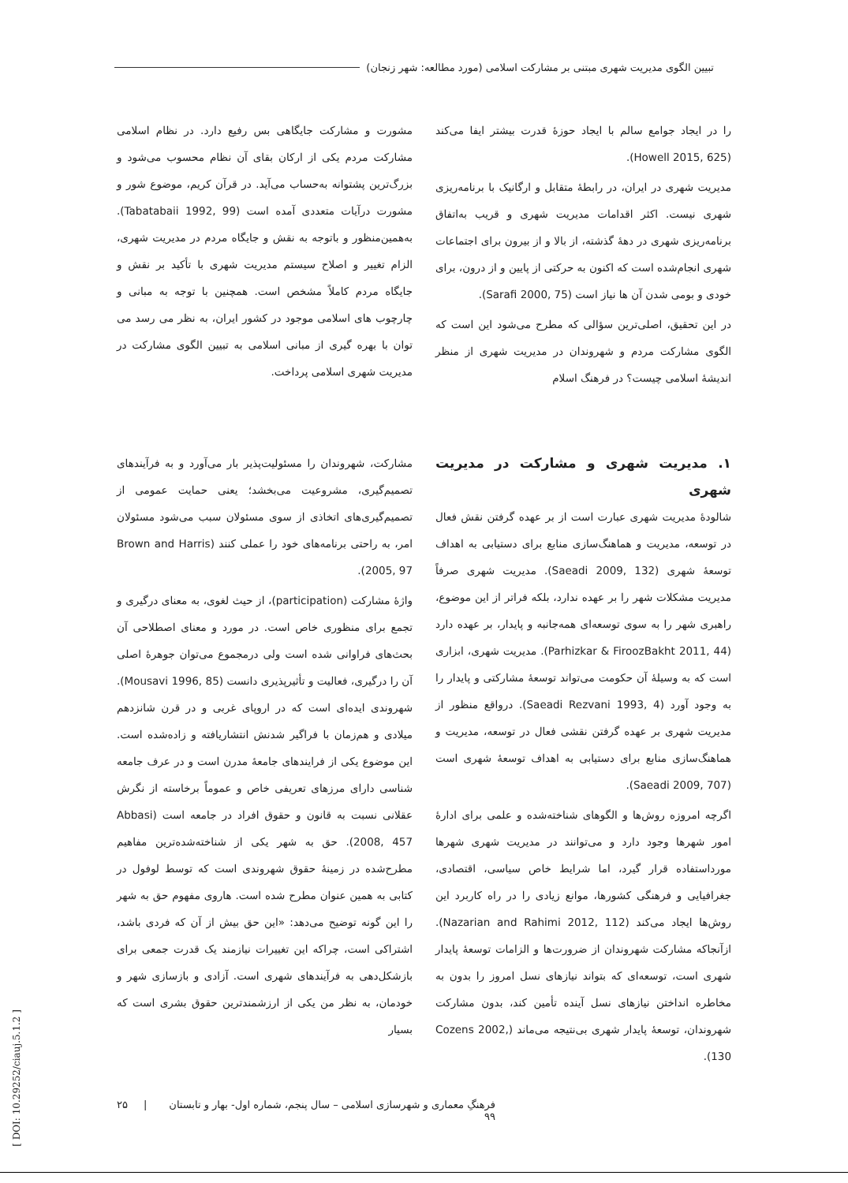تبیین الگوی مدیریت شهری مبتنی بر مشارکت اسلامی (مورد مطالعه: شهر زنجان)
را در ایجاد جوامع سالم با ایجاد حوزۀ قدرت بیشتر ایفا می‌کند (Howell 2015, 625).
مدیریت شهری در ایران، در رابطۀ متقابل و ارگانیک با برنامه‌ریزی شهری نیست. اکثر اقدامات مدیریت شهری و قریب به‌اتفاق برنامه‌ریزی شهری در دهۀ گذشته، از بالا و از بیرون برای اجتماعات شهری انجام‌شده است که اکنون به حرکتی از پایین و از درون، برای خودی و بومی شدن آن ها نیاز است (Sarafi 2000, 75).
در این تحقیق، اصلی‌ترین سؤالی که مطرح می‌شود این است که الگوی مشارکت مردم و شهروندان در مدیریت شهری از منظر اندیشۀ اسلامی چیست؟ در فرهنگ اسلام
مشورت و مشارکت جایگاهی بس رفیع دارد. در نظام اسلامی مشارکت مردم یکی از ارکان بقای آن نظام محسوب می‌شود و بزرگ‌ترین پشتوانه به‌حساب می‌آید. در قرآن کریم، موضوع شور و مشورت درآیات متعددی آمده است (Tabatabaii 1992, 99). به‌همین‌منظور و باتوجه به نقش و جایگاه مردم در مدیریت شهری، الزام تغییر و اصلاح سیستم مدیریت شهری با تأکید بر نقش و جایگاه مردم کاملاً مشخص است. همچنین با توجه به مبانی و چارچوب های اسلامی موجود در کشور ایران، به نظر می رسد می توان با بهره گیری از مبانی اسلامی به تبیین الگوی مشارکت در مدیریت شهری اسلامی پرداخت.
۱. مدیریت شهری و مشارکت در مدیریت شهری
شالودۀ مدیریت شهری عبارت است از بر عهده گرفتن نقش فعال در توسعه، مدیریت و هماهنگ‌سازی منابع برای دستیابی به اهداف توسعۀ شهری (Saeadi 2009, 132). مدیریت شهری صرفاً مدیریت مشکلات شهر را بر عهده ندارد، بلکه فراتر از این موضوع، راهبری شهر را به سوی توسعه‌ای همه‌جانبه و پایدار، بر عهده دارد (Parhizkar & FiroozBakht 2011, 44). مدیریت شهری، ابزاری است که به وسیلۀ آن حکومت می‌تواند توسعۀ مشارکتی و پایدار را به وجود آورد (Saeadi Rezvani 1993, 4). درواقع منظور از مدیریت شهری بر عهده گرفتن نقشی فعال در توسعه، مدیریت و هماهنگ‌سازی منابع برای دستیابی به اهداف توسعۀ شهری است (Saeadi 2009, 707).
اگرچه امروزه روش‌ها و الگوهای شناخته‌شده و علمی برای ادارۀ امور شهرها وجود دارد و می‌توانند در مدیریت شهری شهرها مورداستفاده قرار گیرد، اما شرایط خاص سیاسی، اقتصادی، جغرافیایی و فرهنگی کشورها، موانع زیادی را در راه کاربرد این روش‌ها ایجاد می‌کند (Nazarian and Rahimi 2012, 112). ازآنجاکه مشارکت شهروندان از ضرورت‌ها و الزامات توسعۀ پایدار شهری است، توسعه‌ای که بتواند نیازهای نسل امروز را بدون به مخاطره انداختن نیازهای نسل آینده تأمین کند، بدون مشارکت شهروندان، توسعۀ پایدار شهری بی‌نتیجه می‌ماند (Cozens 2002, 130).
مشارکت، شهروندان را مسئولیت‌پذیر بار می‌آورد و به فرآیندهای تصمیم‌گیری، مشروعیت می‌بخشد؛ یعنی حمایت عمومی از تصمیم‌گیری‌های اتخاذی از سوی مسئولان سبب می‌شود مسئولان امر، به راحتی برنامه‌های خود را عملی کنند (Brown and Harris 2005, 97).
واژۀ مشارکت (participation)، از حیث لغوی، به معنای درگیری و تجمع برای منظوری خاص است. در مورد و معنای اصطلاحی آن بحث‌های فراوانی شده است ولی درمجموع می‌توان جوهرۀ اصلی آن را درگیری، فعالیت و تأثیرپذیری دانست (Mousavi 1996, 85). شهروندی ایده‌ای است که در اروپای غربی و در قرن شانزدهم میلادی و هم‌زمان با فراگیر شدنش انتشاریافته و زاده‌شده است. این موضوع یکی از فرایندهای جامعۀ مدرن است و در عرف جامعه شناسی دارای مرزهای تعریفی خاص و عموماً برخاسته از نگرش عقلانی نسبت به قانون و حقوق افراد در جامعه است (Abbasi 2008, 457). حق به شهر یکی از شناخته‌شده‌ترین مفاهیم مطرح‌شده در زمینۀ حقوق شهروندی است که توسط لوفول در کتابی به همین عنوان مطرح شده است. هاروی مفهوم حق به شهر را این گونه توضیح می‌دهد: «این حق بیش از آن که فردی باشد، اشتراکی است، چراکه این تغییرات نیازمند یک قدرت جمعی برای بازشکل‌دهی به فرآیندهای شهری است. آزادی و بازسازی شهر و خودمان، به نظر من یکی از ارزشمندترین حقوق بشری است که بسیار
فرهنگِ معماری و شهرسازی اسلامی – سال پنجم، شماره اول- بهار و تابستان ۹۹ | ۲۵
[ DOI: 10.29252/ciauj.5.1.2 ]